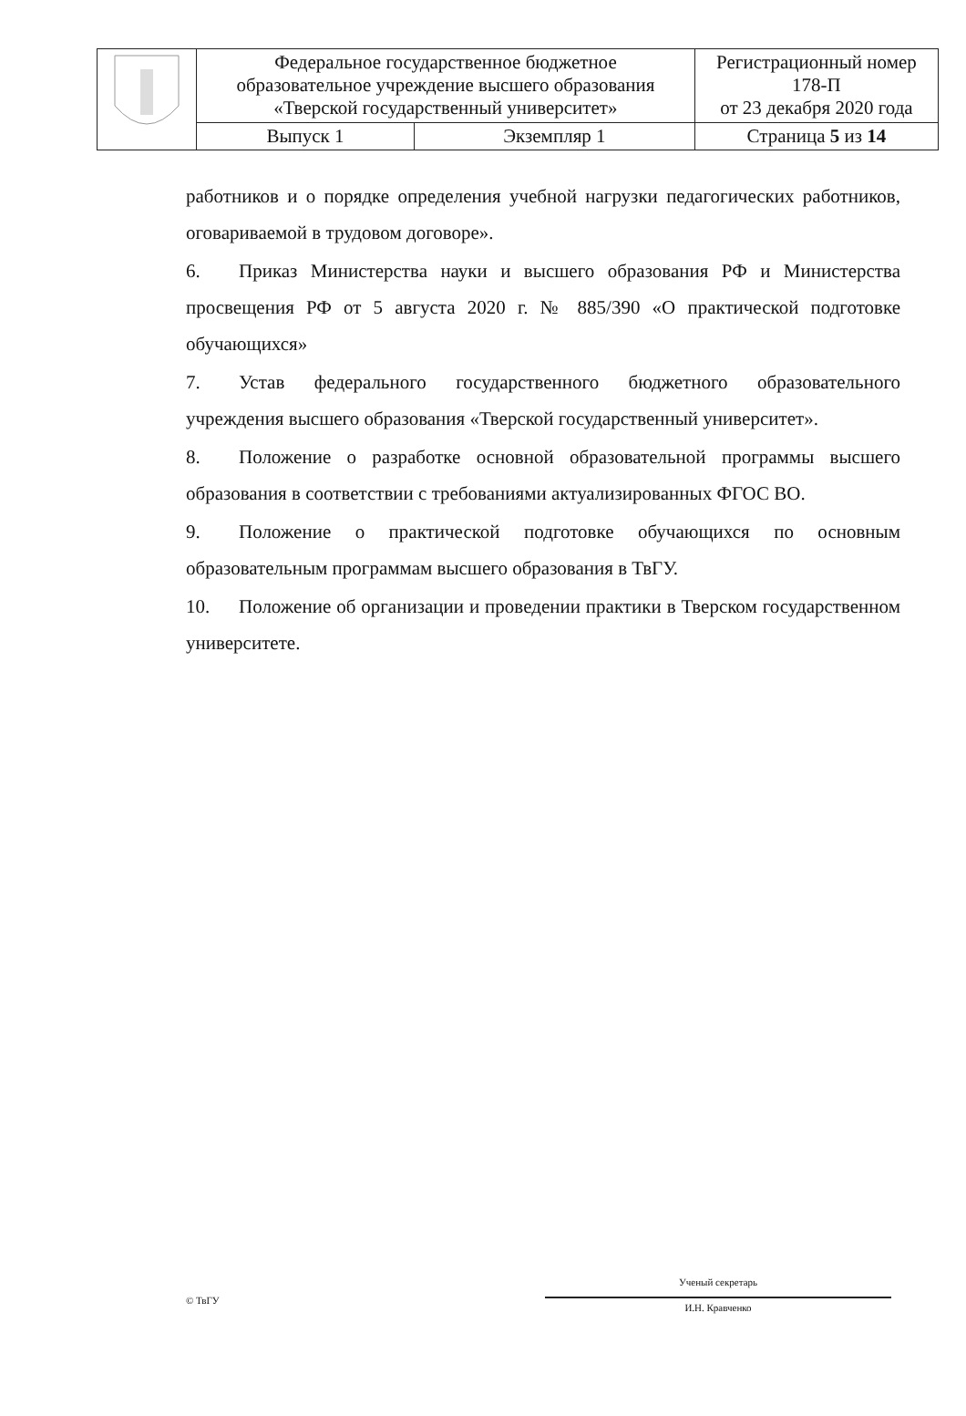| | Федеральное государственное бюджетное образовательное учреждение высшего образования «Тверской государственный университет» | | Регистрационный номер 178-П от 23 декабря 2020 года |
| | Выпуск 1 | Экземпляр 1 | Страница 5 из 14 |
работников и о порядке определения учебной нагрузки педагогических работников, оговариваемой в трудовом договоре».
6. Приказ Министерства науки и высшего образования РФ и Министерства просвещения РФ от 5 августа 2020 г. № 885/390 «О практической подготовке обучающихся»
7. Устав федерального государственного бюджетного образовательного учреждения высшего образования «Тверской государственный университет».
8. Положение о разработке основной образовательной программы высшего образования в соответствии с требованиями актуализированных ФГОС ВО.
9. Положение о практической подготовке обучающихся по основным образовательным программам высшего образования в ТвГУ.
10. Положение об организации и проведении практики в Тверском государственном университете.
© ТвГУ
Ученый секретарь
И.Н. Кравченко